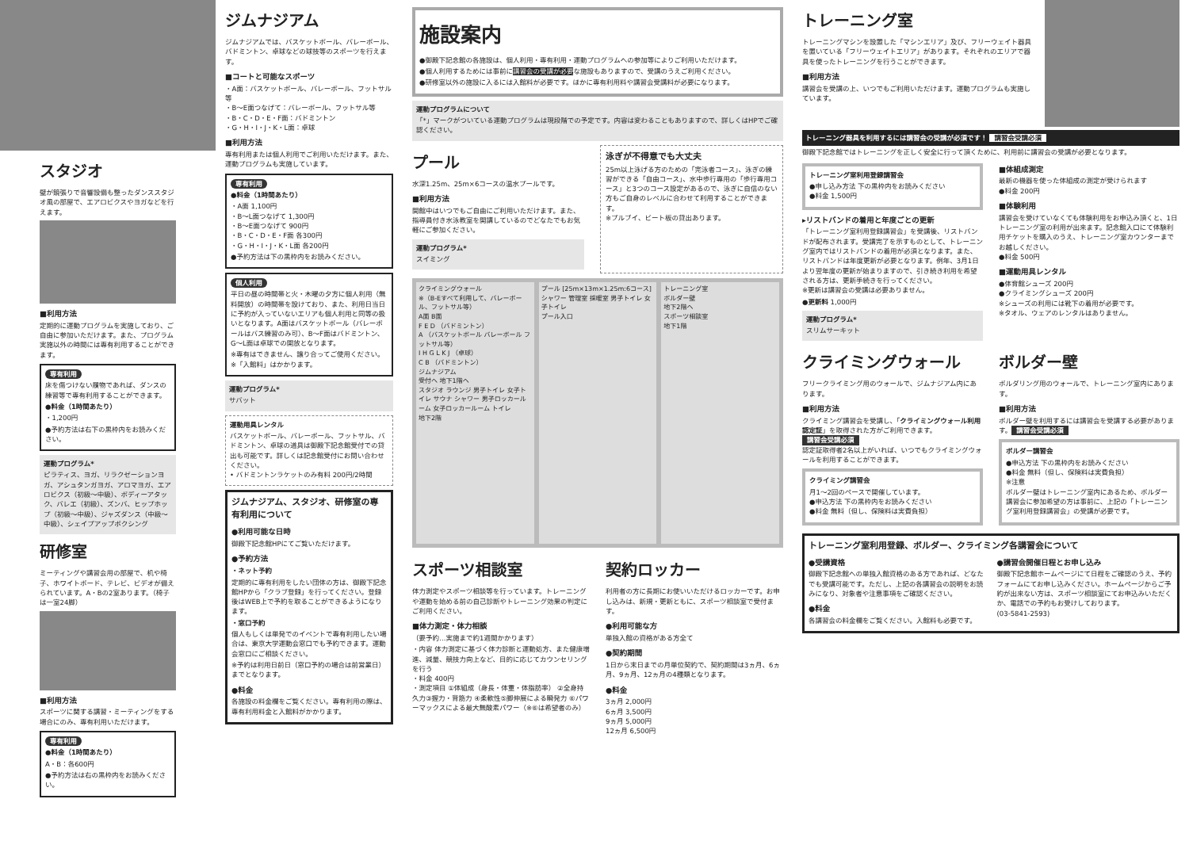スタジオ
壁が鏡張りで音響設備も整ったダンススタジオ風の部屋で、エアロビクスやヨガなどを行えます。
■利用方法
定期的に運動プログラムを実施しており、ご自由に参加いただけます。また、プログラム実施以外の時間には専有利用することができます。
専有利用
床を傷つけない履物であれば、ダンスの練習等で専有利用することができます。
●料金（1時間あたり）
・1,200円
●予約方法は右下の黒枠内をお読みください。
運動プログラム*
ピラティス、ヨガ、リラクゼーションヨガ、アシュタンガヨガ、アロマヨガ、エアロビクス（初級〜中級）、ボディーアタック、バレエ（初級）、ズンバ、ヒップホップ（初級〜中級）、ジャズダンス（中級〜中級）、シェイプアップボクシング
研修室
ミーティングや講習会用の部屋で、机や椅子、ホワイトボード、テレビ、ビデオが備えられています。A・Bの2室あります。（椅子は一室24脚）
■利用方法
スポーツに関する講習・ミーティングをする場合にのみ、専有利用いただけます。
専有利用
●料金（1時間あたり）
A・B：各600円
●予約方法は右の黒枠内をお読みください。
ジムナジアム
ジムナジアムでは、バスケットボール、バレーボール、バドミントン、卓球などの球技等のスポーツを行えます。
■コートと可能なスポーツ
・A面：バスケットボール、バレーボール、フットサル等
・B〜E面つなげて：バレーボール、フットサル等
・B・C・D・E・F面：バドミントン
・G・H・I・J・K・L面：卓球
■利用方法
専有利用または個人利用でご利用いただけます。また、運動プログラムも実施しています。
専有利用
●料金（1時間あたり）
・A面 1,100円
・B〜L面つなげて 1,300円
・B〜E面つなげて 900円
・B・C・D・E・F面 各300円
・G・H・I・J・K・L面 各200円
●予約方法は下の黒枠内をお読みください。
個人利用
平日の昼の時間帯と火・木曜の夕方に個人利用（無料開放）の時間帯を設けており、また、利用日当日に予約が入っていないエリアも個人利用と同等の扱いとなります。A面はバスケットボール（バレーボールはバス練習のみ可）、B〜F面はバドミントン、G〜L面は卓球での開放となります。
※専有はできません、譲り合ってご使用ください。
※「入館料」はかかります。
運動プログラム*
サバット
運動用具レンタル
バスケットボール、バレーボール、フットサル、バドミントン、卓球の道具は御殿下記念館受付での貸出も可能です。詳しくは記念館受付にお問い合わせください。
• バドミントンラケットのみ有料 200円/2時間
ジムナジアム、スタジオ、研修室の専有利用について
●利用可能な日時
御殿下記念館HPにてご覧いただけます。
●予約方法
・ネット予約
定期的に専有利用をしたい団体の方は、御殿下記念館HPから「クラブ登録」を行ってください。登録後はWEB上で予約を取ることができるようになります。
・窓口予約
個人もしくは単発でのイベントで専有利用したい場合は、東京大学運動会窓口でも予約できます。運動会窓口にご相談ください。
※予約は利用日前日（窓口予約の場合は前営業日）までとなります。
●料金
各施設の料金欄をご覧ください。専有利用の際は、専有利用料金と入館料がかかります。
施設案内
●御殿下記念館の各施設は、個人利用・専有利用・運動プログラムへの参加等によりご利用いただけます。
●個人利用するためには事前に講習会の受講が必要な施設もありますので、受講のうえご利用ください。
●研修室以外の施設に入るには入館料が必要です。ほかに専有利用料や講習会受講料が必要になります。
運動プログラムについて
「*」マークがついている運動プログラムは現段階での予定です。内容は変わることもありますので、詳しくはHPでご確認ください。
プール
水深1.25m、25m×6コースの温水プールです。
■利用方法
開館中はいつでもご自由にご利用いただけます。また、指導員付き水泳教室を開講しているのでどなたでもお気軽にご参加ください。
運動プログラム*
スイミング
泳ぎが不得意でも大丈夫
25m以上泳げる方のための「完泳者コース」、泳ぎの練習ができる「自由コース」、水中歩行専用の「歩行専用コース」と3つのコース設定があるので、泳ぎに自信のない方もご自身のレベルに合わせて利用することができます。
※プルブイ、ビート板の貸出あります。
クライミングウォール
※（B-Eすべて利用して、バレーボール、フットサル等）
A面 B面
F E D （バドミントン）
A （バスケットボール バレーボール フットサル等）
I H G L K J （卓球）
C B （バドミントン）
ジムナジアム
受付へ 地下1階へ
スタジオ ラウンジ 男子トイレ 女子トイレ サウナ シャワー 男子ロッカールーム 女子ロッカールーム トイレ
地下2階
プール [25m×13m×1.25m:6コース]
シャワー 管理室 採暖室 男子トイレ 女子トイレ
プール入口
トレーニング室
ボルダー壁
地下2階へ
スポーツ相談室
地下1階
スポーツ相談室
体力測定やスポーツ相談等を行っています。トレーニングや運動を始める前の自己診断やトレーニング効果の判定にご利用ください。
■体力測定・体力相談
（要予約…実施まで約1週間かかります）
・内容 体力測定に基づく体力診断と運動処方、また健康増進、減量、競技力向上など、目的に応じてカウンセリングを行う
・料金 400円
・測定項目 ①体組成（身長・体重・体脂肪率） ②全身持久力③握力・背筋力 ④柔軟性⑤脚伸展による瞬発力 ⑥パワーマックスによる最大無酸素パワー（※⑥は希望者のみ）
契約ロッカー
利用者の方に長期にお使いいただけるロッカーです。お申し込みは、新規・更新ともに、スポーツ相談室で受付ます。
●利用可能な方
単独入館の資格がある方全て
●契約期間
1日から末日までの月単位契約で、契約期間は3ヵ月、6ヵ月、9ヵ月、12ヵ月の4種類となります。
●料金
3ヵ月 2,000円
6ヵ月 3,500円
9ヵ月 5,000円
12ヵ月 6,500円
トレーニング室
トレーニングマシンを設置した「マシンエリア」及び、フリーウェイト器具を置いている「フリーウェイトエリア」があります。それぞれのエリアで器具を使ったトレーニングを行うことができます。
■利用方法
講習会を受講の上、いつでもご利用いただけます。運動プログラムも実施しています。
トレーニング器具を利用するには講習会の受講が必須です！ 講習会受講必須
御殿下記念館ではトレーニングを正しく安全に行って頂くために、利用前に講習会の受講が必要となります。
トレーニング室利用登録講習会
●申し込み方法 下の黒枠内をお読みください
●料金 1,500円
▸リストバンドの着用と年度ごとの更新
「トレーニング室利用登録講習会」を受講後、リストバンドが配布されます。受講完了を示すものとして、トレーニング室内ではリストバンドの着用が必須となります。また、リストバンドは年度更新が必要となります。例年、3月1日より翌年度の更新が始まりますので、引き続き利用を希望される方は、更新手続きを行ってください。
※更新は講習会の受講は必要ありません。
●更新料 1,000円
運動プログラム*
スリムサーキット
■体組成測定
最新の機器を使った体組成の測定が受けられます
●料金 200円
■体験利用
講習会を受けていなくても体験利用をお申込み頂くと、1日トレーニング室の利用が出来ます。記念館入口にて体験利用チケットを購入のうえ、トレーニング室カウンターまでお越しください。
●料金 500円
■運動用具レンタル
●体育館シューズ 200円
●クライミングシューズ 200円
※シューズの利用には靴下の着用が必要です。
※タオル、ウェアのレンタルはありません。
クライミングウォール
フリークライミング用のウォールで、ジムナジアム内にあります。
■利用方法
クライミング講習会を受講し、「クライミングウォール利用認定証」を取得された方がご利用できます。 講習会受講必須
認定証取得者2名以上がいれば、いつでもクライミングウォールを利用することができます。
クライミング講習会
月1〜2回のペースで開催しています。
●申込方法 下の黒枠内をお読みください
●料金 無料（但し、保険料は実費負担）
ボルダー壁
ボルダリング用のウォールで、トレーニング室内にあります。
■利用方法
ボルダー壁を利用するには講習会を受講する必要があります。 講習会受講必須
ボルダー講習会
●申込方法 下の黒枠内をお読みください
●料金 無料（但し、保険料は実費負担）
※注意
ボルダー壁はトレーニング室内にあるため、ボルダー講習会に参加希望の方は事前に、上記の「トレーニング室利用登録講習会」の受講が必要です。
トレーニング室利用登録、ボルダー、クライミング各講習会について
●受講資格
御殿下記念館への単独入館資格のある方であれば、どなたでも受講可能です。ただし、上記の各講習会の説明をお読みになり、対象者や注意事項をご確認ください。
●料金
各講習会の料金欄をご覧ください。入館料も必要です。
●講習会開催日程とお申し込み
御殿下記念館ホームページにて日程をご確認のうえ、予約フォームにてお申し込みください。ホームページからご予約が出来ない方は、スポーツ相談室にてお申込みいただくか、電話での予約もお受けしております。
(03-5841-2593)